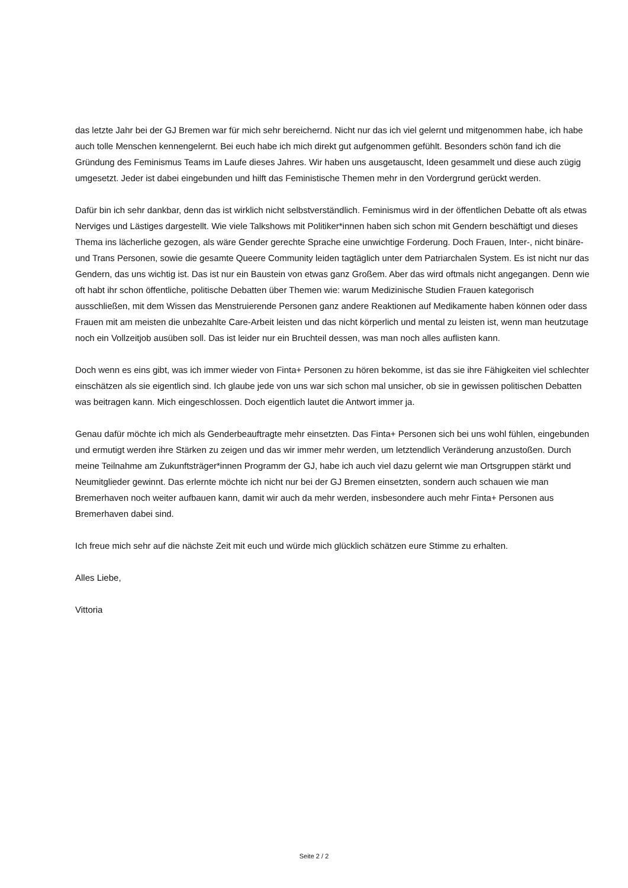das letzte Jahr bei der GJ Bremen war für mich sehr bereichernd. Nicht nur das ich viel gelernt und mitgenommen habe, ich habe auch tolle Menschen kennengelernt. Bei euch habe ich mich direkt gut aufgenommen gefühlt. Besonders schön fand ich die Gründung des Feminismus Teams im Laufe dieses Jahres. Wir haben uns ausgetauscht, Ideen gesammelt und diese auch zügig umgesetzt. Jeder ist dabei eingebunden und hilft das Feministische Themen mehr in den Vordergrund gerückt werden.
Dafür bin ich sehr dankbar, denn das ist wirklich nicht selbstverständlich. Feminismus wird in der öffentlichen Debatte oft als etwas Nerviges und Lästiges dargestellt. Wie viele Talkshows mit Politiker*innen haben sich schon mit Gendern beschäftigt und dieses Thema ins lächerliche gezogen, als wäre Gender gerechte Sprache eine unwichtige Forderung. Doch Frauen, Inter-, nicht binäre- und Trans Personen, sowie die gesamte Queere Community leiden tagtäglich unter dem Patriarchalen System. Es ist nicht nur das Gendern, das uns wichtig ist. Das ist nur ein Baustein von etwas ganz Großem. Aber das wird oftmals nicht angegangen. Denn wie oft habt ihr schon öffentliche, politische Debatten über Themen wie: warum Medizinische Studien Frauen kategorisch ausschließen, mit dem Wissen das Menstruierende Personen ganz andere Reaktionen auf Medikamente haben können oder dass Frauen mit am meisten die unbezahlte Care-Arbeit leisten und das nicht körperlich und mental zu leisten ist, wenn man heutzutage noch ein Vollzeitjob ausüben soll. Das ist leider nur ein Bruchteil dessen, was man noch alles auflisten kann.
Doch wenn es eins gibt, was ich immer wieder von Finta+ Personen zu hören bekomme, ist das sie ihre Fähigkeiten viel schlechter einschätzen als sie eigentlich sind. Ich glaube jede von uns war sich schon mal unsicher, ob sie in gewissen politischen Debatten was beitragen kann. Mich eingeschlossen. Doch eigentlich lautet die Antwort immer ja.
Genau dafür möchte ich mich als Genderbeauftragte mehr einsetzten. Das Finta+ Personen sich bei uns wohl fühlen, eingebunden und ermutigt werden ihre Stärken zu zeigen und das wir immer mehr werden, um letztendlich Veränderung anzustoßen. Durch meine Teilnahme am Zukunftsträger*innen Programm der GJ, habe ich auch viel dazu gelernt wie man Ortsgruppen stärkt und Neumitglieder gewinnt. Das erlernte möchte ich nicht nur bei der GJ Bremen einsetzten, sondern auch schauen wie man Bremerhaven noch weiter aufbauen kann, damit wir auch da mehr werden, insbesondere auch mehr Finta+ Personen aus Bremerhaven dabei sind.
Ich freue mich sehr auf die nächste Zeit mit euch und würde mich glücklich schätzen eure Stimme zu erhalten.
Alles Liebe,
Vittoria
Seite 2 / 2